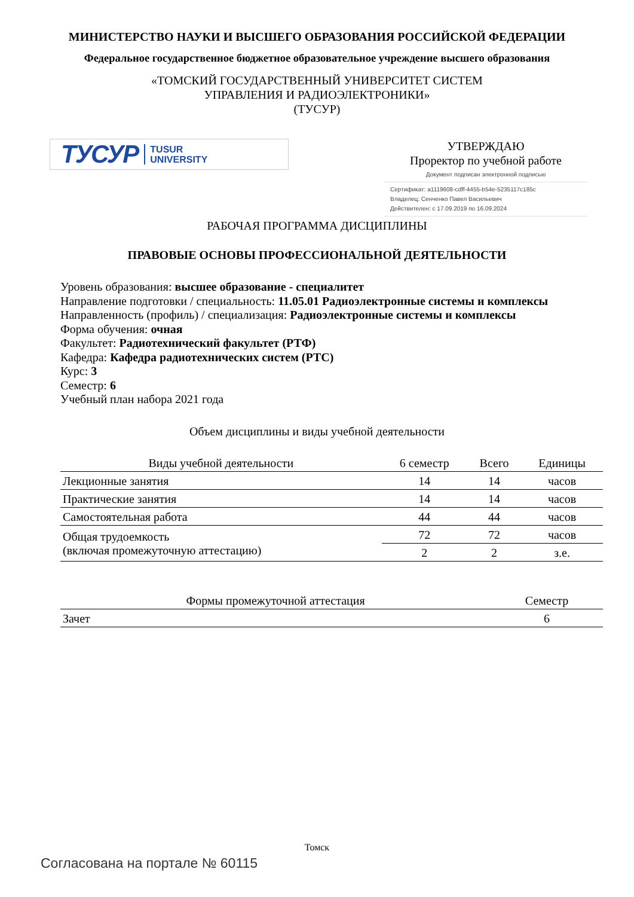МИНИСТЕРСТВО НАУКИ И ВЫСШЕГО ОБРАЗОВАНИЯ РОССИЙСКОЙ ФЕДЕРАЦИИ
Федеральное государственное бюджетное образовательное учреждение высшего образования
«ТОМСКИЙ ГОСУДАРСТВЕННЫЙ УНИВЕРСИТЕТ СИСТЕМ
УПРАВЛЕНИЯ И РАДИОЭЛЕКТРОНИКИ»
(ТУСУР)
ТУСУР TUSUR
UNIVERSITY
УТВЕРЖДАЮ
Проректор по учебной работе
Документ подписан электронной подписью
Сертификат: a1119608-cdff-4455-b54e-5235117c185c
Владелец: Сенченко Павел Васильевич
Действителен: с 17.09.2019 по 16.09.2024
РАБОЧАЯ ПРОГРАММА ДИСЦИПЛИНЫ
ПРАВОВЫЕ ОСНОВЫ ПРОФЕССИОНАЛЬНОЙ ДЕЯТЕЛЬНОСТИ
Уровень образования: высшее образование - специалитет
Направление подготовки / специальность: 11.05.01 Радиоэлектронные системы и комплексы
Направленность (профиль) / специализация: Радиоэлектронные системы и комплексы
Форма обучения: очная
Факультет: Радиотехнический факультет (РТФ)
Кафедра: Кафедра радиотехнических систем (РТС)
Курс: 3
Семестр: 6
Учебный план набора 2021 года
Объем дисциплины и виды учебной деятельности
| Виды учебной деятельности | 6 семестр | Всего | Единицы |
| --- | --- | --- | --- |
| Лекционные занятия | 14 | 14 | часов |
| Практические занятия | 14 | 14 | часов |
| Самостоятельная работа | 44 | 44 | часов |
| Общая трудоемкость (включая промежуточную аттестацию) | 72 | 72 | часов |
| | 2 | 2 | з.е. |
| Формы промежуточной аттестация | Семестр |
| --- | --- |
| Зачет | 6 |
Томск
Согласована на портале № 60115